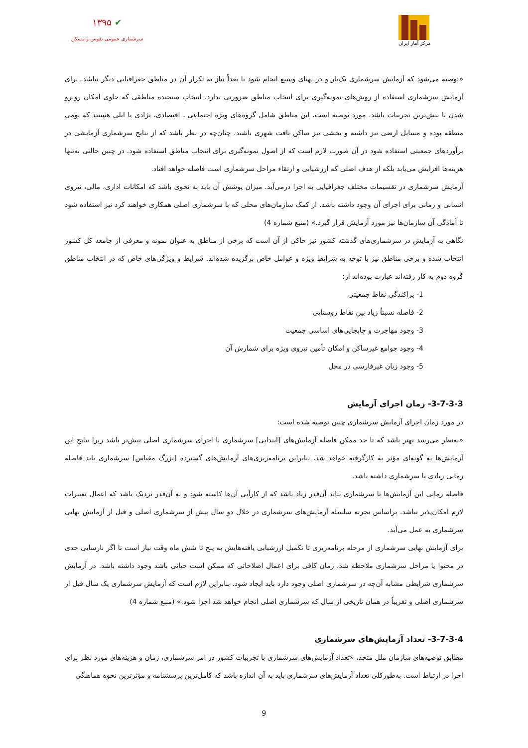مرکز آمار ایران
✔ ۱۳۹۵
سرشماری عمومی نفوس و مسکن
«توصیه می‌شود که آزمایش سرشماری یک‌بار و در پهنای وسیع انجام شود تا بعداً نیاز به تکرار آن در مناطق جغرافیایی دیگر نباشد. برای آزمایش سرشماری استفاده از روش‌های نمونه‌گیری برای انتخاب مناطق ضرورتی ندارد. انتخاب سنجیده مناطقی که حاوی امکان روبرو شدن با بیش‌ترین تجربیات باشد، مورد توصیه است. این مناطق شامل گروه‌های ویژه اجتماعی ـ اقتصادی، نژادی یا ایلی هستند که بومی منطقه بوده و مسایل ارضی نیز داشته و بخشی نیز ساکن بافت شهری باشند. چنان‌چه در نظر باشد که از نتایج سرشماری آزمایشی در برآوردهای جمعیتی استفاده شود در آن صورت لازم است که از اصول نمونه‌گیری برای انتخاب مناطق استفاده شود. در چنین حالتی نه‌تنها هزینه‌ها افزایش می‌یابد بلکه از هدف اصلی که ارزشیابی و ارتقاء مراحل سرشماری است فاصله خواهد افتاد.
آزمایش سرشماری در تقسیمات مختلف جغرافیایی به اجرا درمی‌آید. میزان پوشش آن باید به نحوی باشد که امکانات اداری، مالی، نیروی انسانی و زمانی برای اجرای آن وجود داشته باشد. از کمک سازمان‌های محلی که با سرشماری اصلی همکاری خواهند کرد نیز استفاده شود تا آمادگی آن سازمان‌ها نیز مورد آزمایش قرار گیرد.» (منبع شماره 4)
نگاهی به آزمایش در سرشماری‌های گذشته کشور نیز حاکی از آن است که برخی از مناطق به عنوان نمونه و معرفی از جامعه کل کشور انتخاب شده و برخی مناطق نیز با توجه به شرایط ویژه و عوامل خاص برگزیده شده‌اند. شرایط و ویژگی‌های خاص که در انتخاب مناطق گروه دوم به کار رفته‌اند عبارت بوده‌اند از:
1- پراکندگی نقاط جمعیتی
2- فاصله نسبتاً زیاد بین نقاط روستایی
3- وجود مهاجرت و جابجایی‌های اساسی جمعیت
4- وجود جوامع غیرساکن و امکان تأمین نیروی ویژه برای شمارش آن
5- وجود زبان غیرفارسی در محل
3-7-3-3- زمان اجرای آزمایش
در مورد زمان اجرای آزمایش سرشماری چنین توصیه شده است:
«به‌نظر می‌رسد بهتر باشد که تا حد ممکن فاصله آزمایش‌های [ابتدایی] سرشماری با اجرای سرشماری اصلی بیش‌تر باشد زیرا نتایج این آزمایش‌ها به گونه‌ای مؤثر به کارگرفته خواهد شد. بنابراین برنامه‌ریزی‌های آزمایش‌های گسترده [بزرگ مقیاس] سرشماری باید فاصله زمانی زیادی با سرشماری داشته باشد.
فاصله زمانی این آزمایش‌ها تا سرشماری نباید آن‌قدر زیاد باشد که از کارآیی آن‌ها کاسته شود و نه آن‌قدر نزدیک باشد که اعمال تغییرات لازم امکان‌پذیر نباشد. براساس تجربه سلسله آزمایش‌های سرشماری در خلال دو سال پیش از سرشماری اصلی و قبل از آزمایش نهایی سرشماری به عمل می‌آید.
برای آزمایش نهایی سرشماری از مرحله برنامه‌ریزی تا تکمیل ارزشیابی یافته‌هایش به پنج تا شش ماه وقت نیاز است تا اگر نارسایی جدی در محتوا یا مراحل سرشماری ملاحظه شد، زمان کافی برای اعمال اصلاحاتی که ممکن است حیاتی باشد وجود داشته باشد. در آزمایش سرشماری شرایطی مشابه آن‌چه در سرشماری اصلی وجود دارد باید ایجاد شود. بنابراین لازم است که آزمایش سرشماری یک سال قبل از سرشماری اصلی و تقریباً در همان تاریخی از سال که سرشماری اصلی انجام خواهد شد اجرا شود.» (منبع شماره 4)
3-7-3-4- تعداد آزمایش‌های سرشماری
مطابق توصیه‌های سازمان ملل متحد، «تعداد آزمایش‌های سرشماری با تجربیات کشور در امر سرشماری، زمان و هزینه‌های مورد نظر برای اجرا در ارتباط است. به‌طورکلی تعداد آزمایش‌های سرشماری باید به آن اندازه باشد که کامل‌ترین پرسشنامه و مؤثرترین نحوه هماهنگی
9